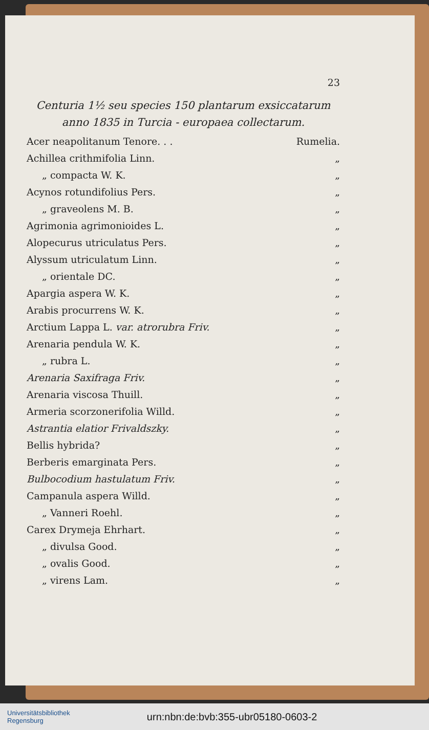23
Centuria 1½ seu species 150 plantarum exsiccatarum anno 1835 in Turcia - europaea collectarum.
Acer neapolitanum Tenore. . . Rumelia.
Achillea crithmifolia Linn. „
„ compacta W. K. „
Acynos rotundifolius Pers. „
„ graveolens M. B. „
Agrimonia agrimonioides L. „
Alopecurus utriculatus Pers. „
Alyssum utriculatum Linn. „
„ orientale DC. „
Apargia aspera W. K. „
Arabis procurrens W. K. „
Arctium Lappa L. var. atrorubra Friv. „
Arenaria pendula W. K. „
„ rubra L. „
Arenaria Saxifraga Friv. „
Arenaria viscosa Thuill. „
Armeria scorzonerifolia Willd. „
Astrantia elatior Frivaldszky. „
Bellis hybrida? „
Berberis emarginata Pers. „
Bulbocodium hastulatum Friv. „
Campanula aspera Willd. „
„ Vanneri Roehl. „
Carex Drymeja Ehrhart. „
„ divulsa Good. „
„ ovalis Good. „
„ virens Lam. „
Universitätsbibliothek
Regensburg
urn:nbn:de:bvb:355-ubr05180-0603-2